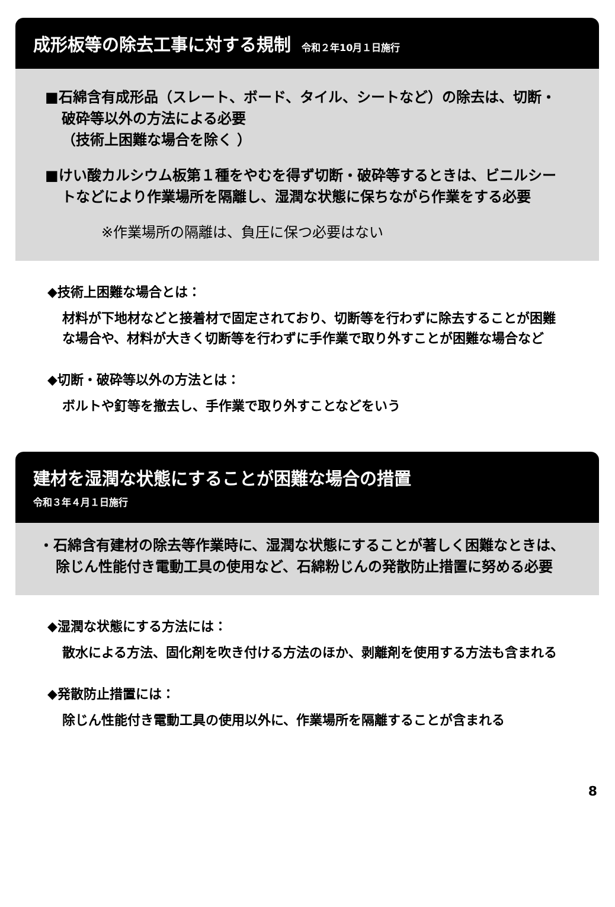成形板等の除去工事に対する規制 令和２年10月１日施行
■石綿含有成形品（スレート、ボード、タイル、シートなど）の除去は、切断・破砕等以外の方法による必要
（技術上困難な場合を除く ）
■けい酸カルシウム板第１種をやむを得ず切断・破砕等するときは、ビニルシートなどにより作業場所を隔離し、湿潤な状態に保ちながら作業をする必要
※作業場所の隔離は、負圧に保つ必要はない
◆技術上困難な場合とは：
材料が下地材などと接着材で固定されており、切断等を行わずに除去することが困難な場合や、材料が大きく切断等を行わずに手作業で取り外すことが困難な場合など
◆切断・破砕等以外の方法とは：
ボルトや釘等を撤去し、手作業で取り外すことなどをいう
建材を湿潤な状態にすることが困難な場合の措置
令和３年４月１日施行
・石綿含有建材の除去等作業時に、湿潤な状態にすることが著しく困難なときは、除じん性能付き電動工具の使用など、石綿粉じんの発散防止措置に努める必要
◆湿潤な状態にする方法には：
散水による方法、固化剤を吹き付ける方法のほか、剥離剤を使用する方法も含まれる
◆発散防止措置には：
除じん性能付き電動工具の使用以外に、作業場所を隔離することが含まれる
8